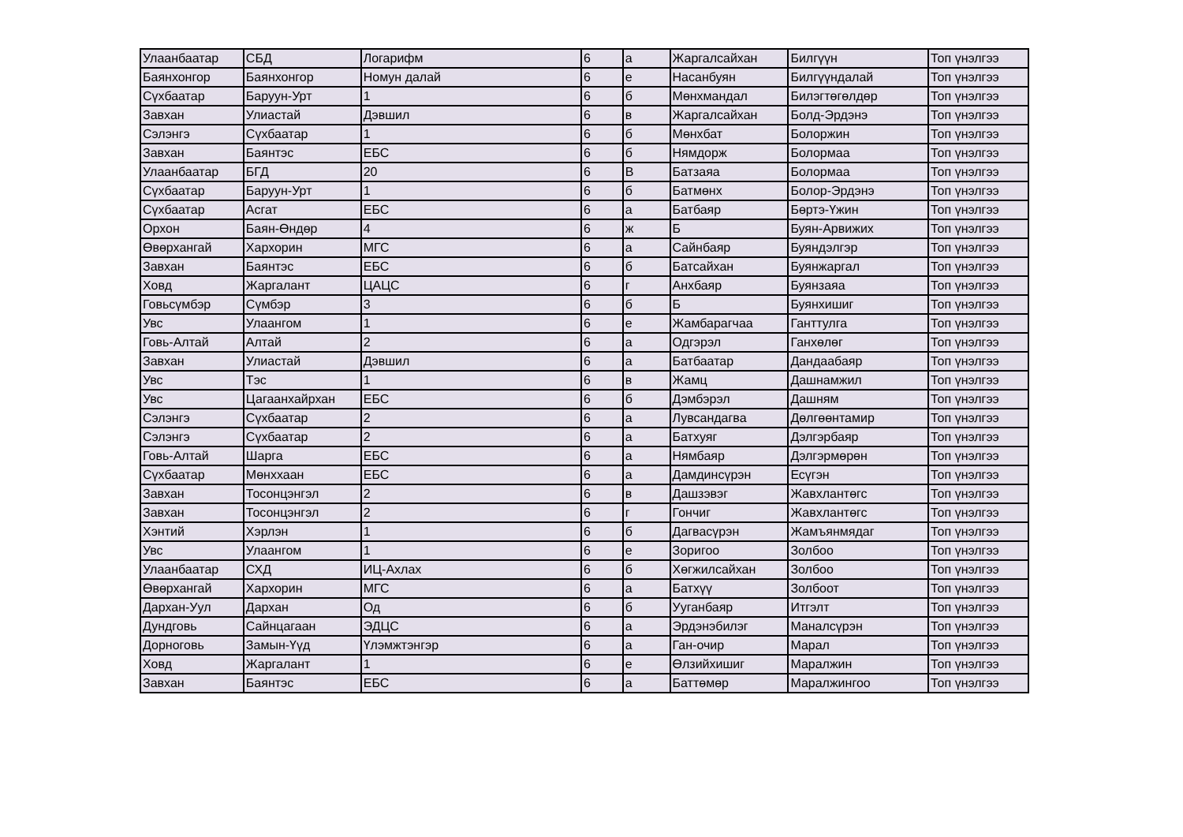| Улаанбаатар | СБД | Логарифм | 6 | а | Жаргалсайхан | Билгүүн | Топ үнэлгээ |
| Баянхонгор | Баянхонгор | Номун далай | 6 | е | Насанбуян | Билгүүндалай | Топ үнэлгээ |
| Сүхбаатар | Баруун-Урт | 1 | 6 | б | Мөнхмандал | Билэгтөгөлдөр | Топ үнэлгээ |
| Завхан | Улиастай | Дэвшил | 6 | в | Жаргалсайхан | Болд-Эрдэнэ | Топ үнэлгээ |
| Сэлэнгэ | Сүхбаатар | 1 | 6 | б | Мөнхбат | Болоржин | Топ үнэлгээ |
| Завхан | Баянтэс | ЕБС | 6 | б | Нямдорж | Болормаа | Топ үнэлгээ |
| Улаанбаатар | БГД | 20 | 6 | В | Батзаяа | Болормаа | Топ үнэлгээ |
| Сүхбаатар | Баруун-Урт | 1 | 6 | б | Батмөнх | Болор-Эрдэнэ | Топ үнэлгээ |
| Сүхбаатар | Асгат | ЕБС | 6 | а | Батбаяр | Бөртэ-Үжин | Топ үнэлгээ |
| Орхон | Баян-Өндөр | 4 | 6 | ж | Б | Буян-Арвижих | Топ үнэлгээ |
| Өвөрхангай | Хархорин | МГС | 6 | а | Сайнбаяр | Буяндэлгэр | Топ үнэлгээ |
| Завхан | Баянтэс | ЕБС | 6 | б | Батсайхан | Буянжаргал | Топ үнэлгээ |
| Ховд | Жаргалант | ЦАЦС | 6 | г | Анхбаяр | Буянзаяа | Топ үнэлгээ |
| Говьсүмбэр | Сүмбэр | 3 | 6 | б | Б | Буянхишиг | Топ үнэлгээ |
| Увс | Улаангом | 1 | 6 | е | Жамбарагчаа | Ганттулга | Топ үнэлгээ |
| Говь-Алтай | Алтай | 2 | 6 | а | Одгэрэл | Ганхөлөг | Топ үнэлгээ |
| Завхан | Улиастай | Дэвшил | 6 | а | Батбаатар | Дандаабаяр | Топ үнэлгээ |
| Увс | Тэс | 1 | 6 | в | Жамц | Дашнамжил | Топ үнэлгээ |
| Увс | Цагаанхайрхан | ЕБС | 6 | б | Дэмбэрэл | Дашням | Топ үнэлгээ |
| Сэлэнгэ | Сүхбаатар | 2 | 6 | а | Лувсандагва | Дөлгөөнтамир | Топ үнэлгээ |
| Сэлэнгэ | Сүхбаатар | 2 | 6 | а | Батхуяг | Дэлгэрбаяр | Топ үнэлгээ |
| Говь-Алтай | Шарга | ЕБС | 6 | а | Нямбаяр | Дэлгэрмөрөн | Топ үнэлгээ |
| Сүхбаатар | Мөнххаан | ЕБС | 6 | а | Дамдинсүрэн | Есүгэн | Топ үнэлгээ |
| Завхан | Тосонцэнгэл | 2 | 6 | в | Дашзэвэг | Жавхлантөгс | Топ үнэлгээ |
| Завхан | Тосонцэнгэл | 2 | 6 | г | Гончиг | Жавхлантөгс | Топ үнэлгээ |
| Хэнтий | Хэрлэн | 1 | 6 | б | Дагвасүрэн | Жамъянмядаг | Топ үнэлгээ |
| Увс | Улаангом | 1 | 6 | е | Зоригоо | Золбоо | Топ үнэлгээ |
| Улаанбаатар | СХД | ИЦ-Ахлах | 6 | б | Хөгжилсайхан | Золбоо | Топ үнэлгээ |
| Өвөрхангай | Хархорин | МГС | 6 | а | Батхүү | Золбоот | Топ үнэлгээ |
| Дархан-Уул | Дархан | Од | 6 | б | Ууганбаяр | Итгэлт | Топ үнэлгээ |
| Дундговь | Сайнцагаан | ЭДЦС | 6 | а | Эрдэнэбилэг | Маналсүрэн | Топ үнэлгээ |
| Дорноговь | Замын-Үүд | Үлэмжтэнгэр | 6 | а | Ган-очир | Марал | Топ үнэлгээ |
| Ховд | Жаргалант | 1 | 6 | е | Өлзийхишиг | Маралжин | Топ үнэлгээ |
| Завхан | Баянтэс | ЕБС | 6 | а | Баттөмөр | Маралжингоо | Топ үнэлгээ |